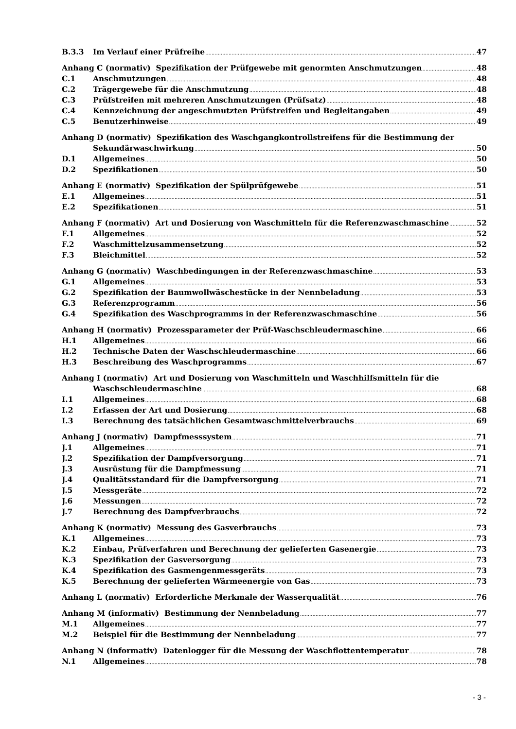B.3.3 Im Verlauf einer Prüfreihe 47
Anhang C (normativ) Spezifikation der Prüfgewebe mit genormten Anschmutzungen 48
C.1 Anschmutzungen 48
C.2 Trägergewebe für die Anschmutzung 48
C.3 Prüfstreifen mit mehreren Anschmutzungen (Prüfsatz) 48
C.4 Kennzeichnung der angeschmutzten Prüfstreifen und Begleitangaben 49
C.5 Benutzerhinweise 49
Anhang D (normativ) Spezifikation des Waschgangkontrollstreifens für die Bestimmung der
Sekundärwaschwirkung 50
D.1 Allgemeines 50
D.2 Spezifikationen 50
Anhang E (normativ) Spezifikation der Spülprüfgewebe 51
E.1 Allgemeines 51
E.2 Spezifikationen 51
Anhang F (normativ) Art und Dosierung von Waschmitteln für die Referenzwaschmaschine 52
F.1 Allgemeines 52
F.2 Waschmittelzusammensetzung 52
F.3 Bleichmittel 52
Anhang G (normativ) Waschbedingungen in der Referenzwaschmaschine 53
G.1 Allgemeines 53
G.2 Spezifikation der Baumwollwäschestücke in der Nennbeladung 53
G.3 Referenzprogramm 56
G.4 Spezifikation des Waschprogramms in der Referenzwaschmaschine 56
Anhang H (normativ) Prozessparameter der Prüf-Waschschleudermaschine 66
H.1 Allgemeines 66
H.2 Technische Daten der Waschschleudermaschine 66
H.3 Beschreibung des Waschprogramms 67
Anhang I (normativ) Art und Dosierung von Waschmitteln und Waschhilfsmitteln für die
Waschschleudermaschine 68
I.1 Allgemeines 68
I.2 Erfassen der Art und Dosierung 68
I.3 Berechnung des tatsächlichen Gesamtwaschmittelverbrauchs 69
Anhang J (normativ) Dampfmesssystem 71
J.1 Allgemeines 71
J.2 Spezifikation der Dampfversorgung 71
J.3 Ausrüstung für die Dampfmessung 71
J.4 Qualitätsstandard für die Dampfversorgung 71
J.5 Messgeräte 72
J.6 Messungen 72
J.7 Berechnung des Dampfverbrauchs 72
Anhang K (normativ) Messung des Gasverbrauchs 73
K.1 Allgemeines 73
K.2 Einbau, Prüfverfahren und Berechnung der gelieferten Gasenergie 73
K.3 Spezifikation der Gasversorgung 73
K.4 Spezifikation des Gasmengenmessgeräts 73
K.5 Berechnung der gelieferten Wärmeenergie von Gas 73
Anhang L (normativ) Erforderliche Merkmale der Wasserqualität 76
Anhang M (informativ) Bestimmung der Nennbeladung 77
M.1 Allgemeines 77
M.2 Beispiel für die Bestimmung der Nennbeladung 77
Anhang N (informativ) Datenlogger für die Messung der Waschflottentemperatur 78
N.1 Allgemeines 78
- 3 -